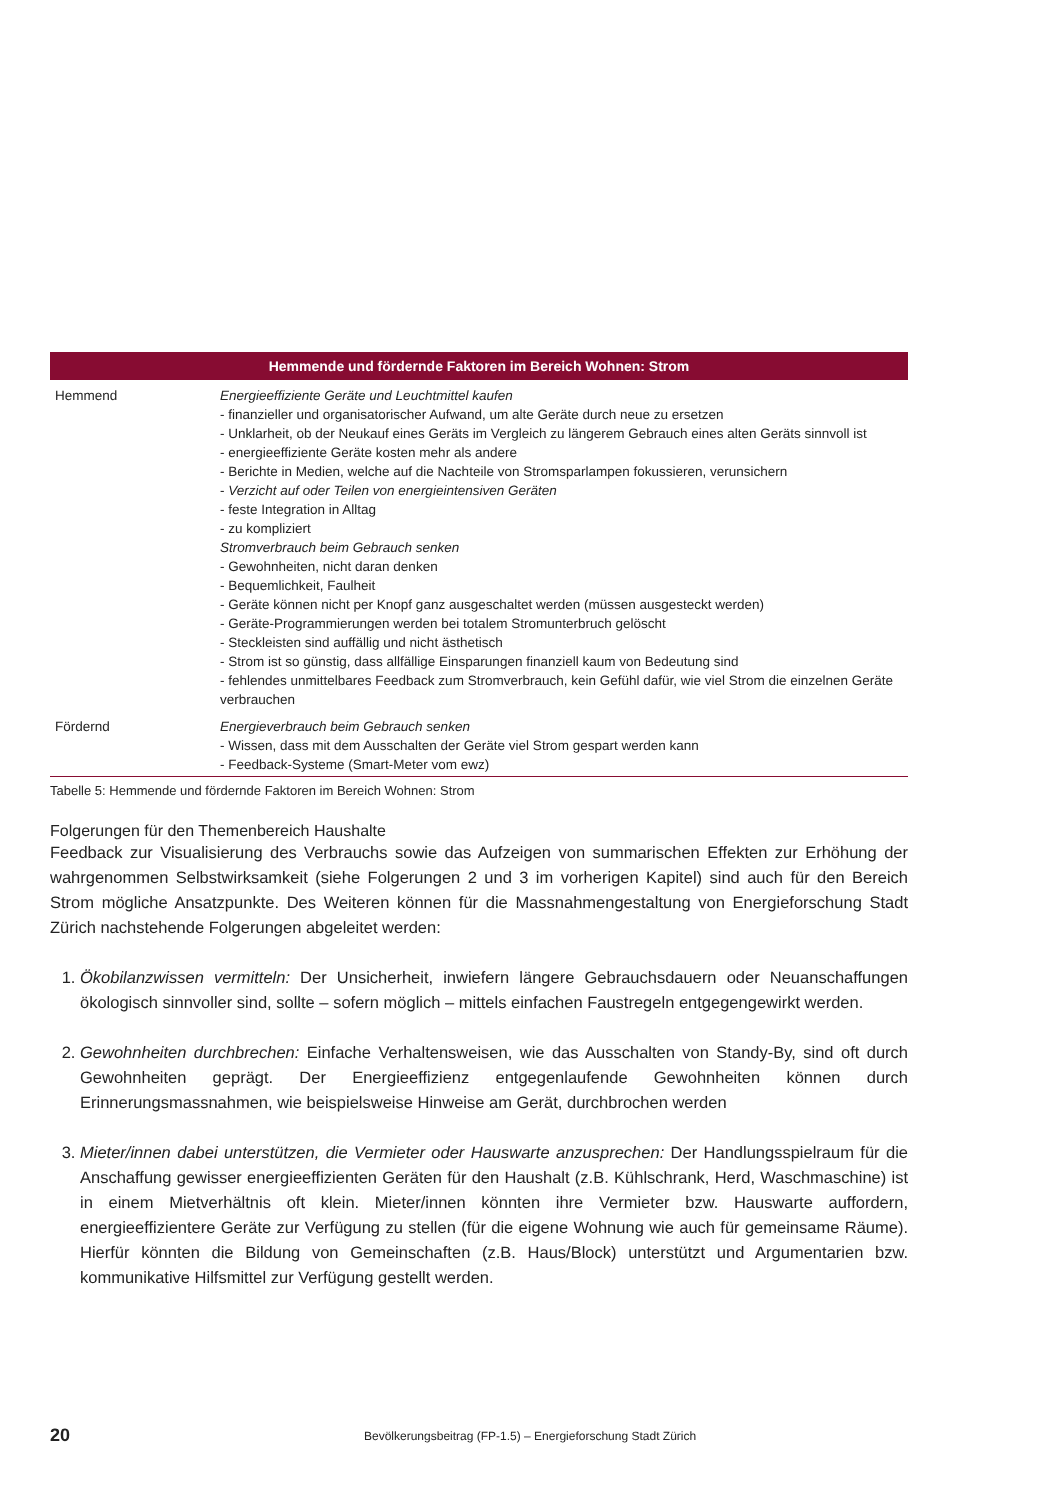| Hemmende und fördernde Faktoren im Bereich Wohnen: Strom | |
| --- | --- |
| Hemmend | Energieeffiziente Geräte und Leuchtmittel kaufen - finanzieller und organisatorischer Aufwand, um alte Geräte durch neue zu ersetzen - Unklarheit, ob der Neukauf eines Geräts im Vergleich zu längerem Gebrauch eines alten Geräts sinnvoll ist - energieeffiziente Geräte kosten mehr als andere - Berichte in Medien, welche auf die Nachteile von Stromsparlampen fokussieren, verunsichern - Verzicht auf oder Teilen von energieintensiven Geräten - feste Integration in Alltag - zu kompliziert Stromverbrauch beim Gebrauch senken - Gewohnheiten, nicht daran denken - Bequemlichkeit, Faulheit - Geräte können nicht per Knopf ganz ausgeschaltet werden (müssen ausgesteckt werden) - Geräte-Programmierungen werden bei totalem Stromunterbruch gelöscht - Steckleisten sind auffällig und nicht ästhetisch - Strom ist so günstig, dass allfällige Einsparungen finanziell kaum von Bedeutung sind - fehlendes unmittelbares Feedback zum Stromverbrauch, kein Gefühl dafür, wie viel Strom die einzelnen Geräte verbrauchen |
| Fördernd | Energieverbrauch beim Gebrauch senken - Wissen, dass mit dem Ausschalten der Geräte viel Strom gespart werden kann - Feedback-Systeme (Smart-Meter vom ewz) |
Tabelle 5: Hemmende und fördernde Faktoren im Bereich Wohnen: Strom
Folgerungen für den Themenbereich Haushalte
Feedback zur Visualisierung des Verbrauchs sowie das Aufzeigen von summarischen Effekten zur Erhöhung der wahrgenommen Selbstwirksamkeit (siehe Folgerungen 2 und 3 im vorherigen Kapitel) sind auch für den Bereich Strom mögliche Ansatzpunkte. Des Weiteren können für die Massnahmengestaltung von Energieforschung Stadt Zürich nachstehende Folgerungen abgeleitet werden:
1. Ökobilanzwissen vermitteln: Der Unsicherheit, inwiefern längere Gebrauchsdauern oder Neuanschaffungen ökologisch sinnvoller sind, sollte – sofern möglich – mittels einfachen Faustregeln entgegengewirkt werden.
2. Gewohnheiten durchbrechen: Einfache Verhaltensweisen, wie das Ausschalten von Standy-By, sind oft durch Gewohnheiten geprägt. Der Energieeffizienz entgegenlaufende Gewohnheiten können durch Erinnerungsmassnahmen, wie beispielsweise Hinweise am Gerät, durchbrochen werden
3. Mieter/innen dabei unterstützen, die Vermieter oder Hauswarte anzusprechen: Der Handlungsspielraum für die Anschaffung gewisser energieeffizienten Geräten für den Haushalt (z.B. Kühlschrank, Herd, Waschmaschine) ist in einem Mietverhältnis oft klein. Mieter/innen könnten ihre Vermieter bzw. Hauswarte auffordern, energieeffizientere Geräte zur Verfügung zu stellen (für die eigene Wohnung wie auch für gemeinsame Räume). Hierfür könnten die Bildung von Gemeinschaften (z.B. Haus/Block) unterstützt und Argumentarien bzw. kommunikative Hilfsmittel zur Verfügung gestellt werden.
20 Bevölkerungsbeitrag (FP-1.5) – Energieforschung Stadt Zürich